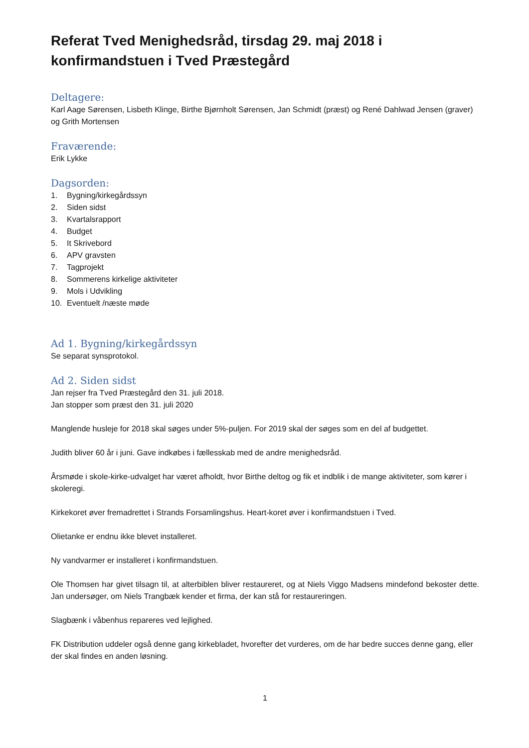Referat Tved Menighedsråd, tirsdag 29. maj 2018 i konfirmandstuen i Tved Præstegård
Deltagere:
Karl Aage Sørensen, Lisbeth Klinge, Birthe Bjørnholt Sørensen, Jan Schmidt (præst) og René Dahlwad Jensen (graver) og Grith Mortensen
Fraværende:
Erik Lykke
Dagsorden:
1. Bygning/kirkegårdssyn
2. Siden sidst
3. Kvartalsrapport
4. Budget
5. It Skrivebord
6. APV gravsten
7. Tagprojekt
8. Sommerens kirkelige aktiviteter
9. Mols i Udvikling
10. Eventuelt /næste møde
Ad 1. Bygning/kirkegårdssyn
Se separat synsprotokol.
Ad 2. Siden sidst
Jan rejser fra Tved Præstegård den 31. juli 2018.
Jan stopper som præst den 31. juli 2020
Manglende husleje for 2018 skal søges under 5%-puljen. For 2019 skal der søges som en del af budgettet.
Judith bliver 60 år i juni. Gave indkøbes i fællesskab med de andre menighedsråd.
Årsmøde i skole-kirke-udvalget har været afholdt, hvor Birthe deltog og fik et indblik i de mange aktiviteter, som kører i skoleregi.
Kirkekoret øver fremadrettet i Strands Forsamlingshus. Heart-koret øver i konfirmandstuen i Tved.
Olietanke er endnu ikke blevet installeret.
Ny vandvarmer er installeret i konfirmandstuen.
Ole Thomsen har givet tilsagn til, at alterbiblen bliver restaureret, og at Niels Viggo Madsens mindefond bekoster dette. Jan undersøger, om Niels Trangbæk kender et firma, der kan stå for restaureringen.
Slagbænk i våbenhus repareres ved lejlighed.
FK Distribution uddeler også denne gang kirkebladet, hvorefter det vurderes, om de har bedre succes denne gang, eller der skal findes en anden løsning.
1